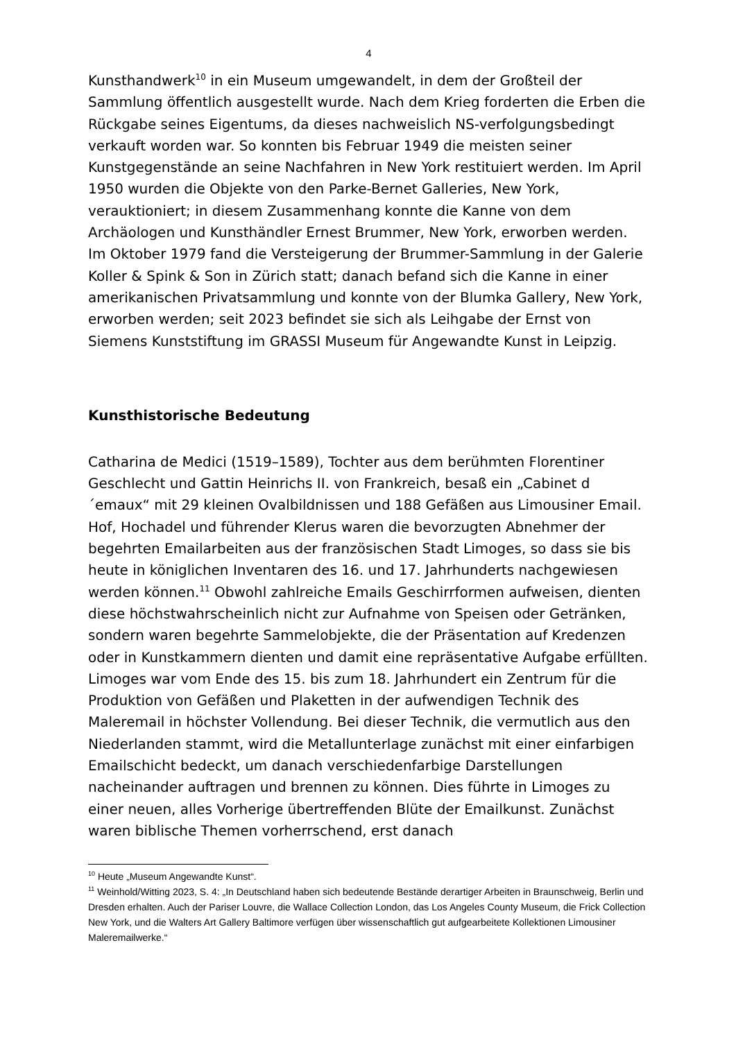4
Kunsthandwerk<sup>10</sup> in ein Museum umgewandelt, in dem der Großteil der Sammlung öffentlich ausgestellt wurde. Nach dem Krieg forderten die Erben die Rückgabe seines Eigentums, da dieses nachweislich NS-verfolgungsbedingt verkauft worden war. So konnten bis Februar 1949 die meisten seiner Kunstgegenstände an seine Nachfahren in New York restituiert werden. Im April 1950 wurden die Objekte von den Parke-Bernet Galleries, New York, verauktioniert; in diesem Zusammenhang konnte die Kanne von dem Archäologen und Kunsthändler Ernest Brummer, New York, erworben werden. Im Oktober 1979 fand die Versteigerung der Brummer-Sammlung in der Galerie Koller & Spink & Son in Zürich statt; danach befand sich die Kanne in einer amerikanischen Privatsammlung und konnte von der Blumka Gallery, New York, erworben werden; seit 2023 befindet sie sich als Leihgabe der Ernst von Siemens Kunststiftung im GRASSI Museum für Angewandte Kunst in Leipzig.
Kunsthistorische Bedeutung
Catharina de Medici (1519–1589), Tochter aus dem berühmten Florentiner Geschlecht und Gattin Heinrichs II. von Frankreich, besaß ein „Cabinet d´emaux“ mit 29 kleinen Ovalbildnissen und 188 Gefäßen aus Limousiner Email. Hof, Hochadel und führender Klerus waren die bevorzugten Abnehmer der begehrten Emailarbeiten aus der französischen Stadt Limoges, so dass sie bis heute in königlichen Inventaren des 16. und 17. Jahrhunderts nachgewiesen werden können.<sup>11</sup> Obwohl zahlreiche Emails Geschirrformen aufweisen, dienten diese höchstwahrscheinlich nicht zur Aufnahme von Speisen oder Getränken, sondern waren begehrte Sammelobjekte, die der Präsentation auf Kredenzen oder in Kunstkammern dienten und damit eine repräsentative Aufgabe erfüllten. Limoges war vom Ende des 15. bis zum 18. Jahrhundert ein Zentrum für die Produktion von Gefäßen und Plaketten in der aufwendigen Technik des Maleremail in höchster Vollendung. Bei dieser Technik, die vermutlich aus den Niederlanden stammt, wird die Metallunterlage zunächst mit einer einfarbigen Emailschicht bedeckt, um danach verschiedenfarbige Darstellungen nacheinander auftragen und brennen zu können. Dies führte in Limoges zu einer neuen, alles Vorherige übertreffenden Blüte der Emailkunst. Zunächst waren biblische Themen vorherrschend, erst danach
<sup>10</sup> Heute „Museum Angewandte Kunst“.
<sup>11</sup> Weinhold/Witting 2023, S. 4: „In Deutschland haben sich bedeutende Bestände derartiger Arbeiten in Braunschweig, Berlin und Dresden erhalten. Auch der Pariser Louvre, die Wallace Collection London, das Los Angeles County Museum, die Frick Collection New York, und die Walters Art Gallery Baltimore verfügen über wissenschaftlich gut aufgearbeitete Kollektionen Limousiner Maleremailwerke.“